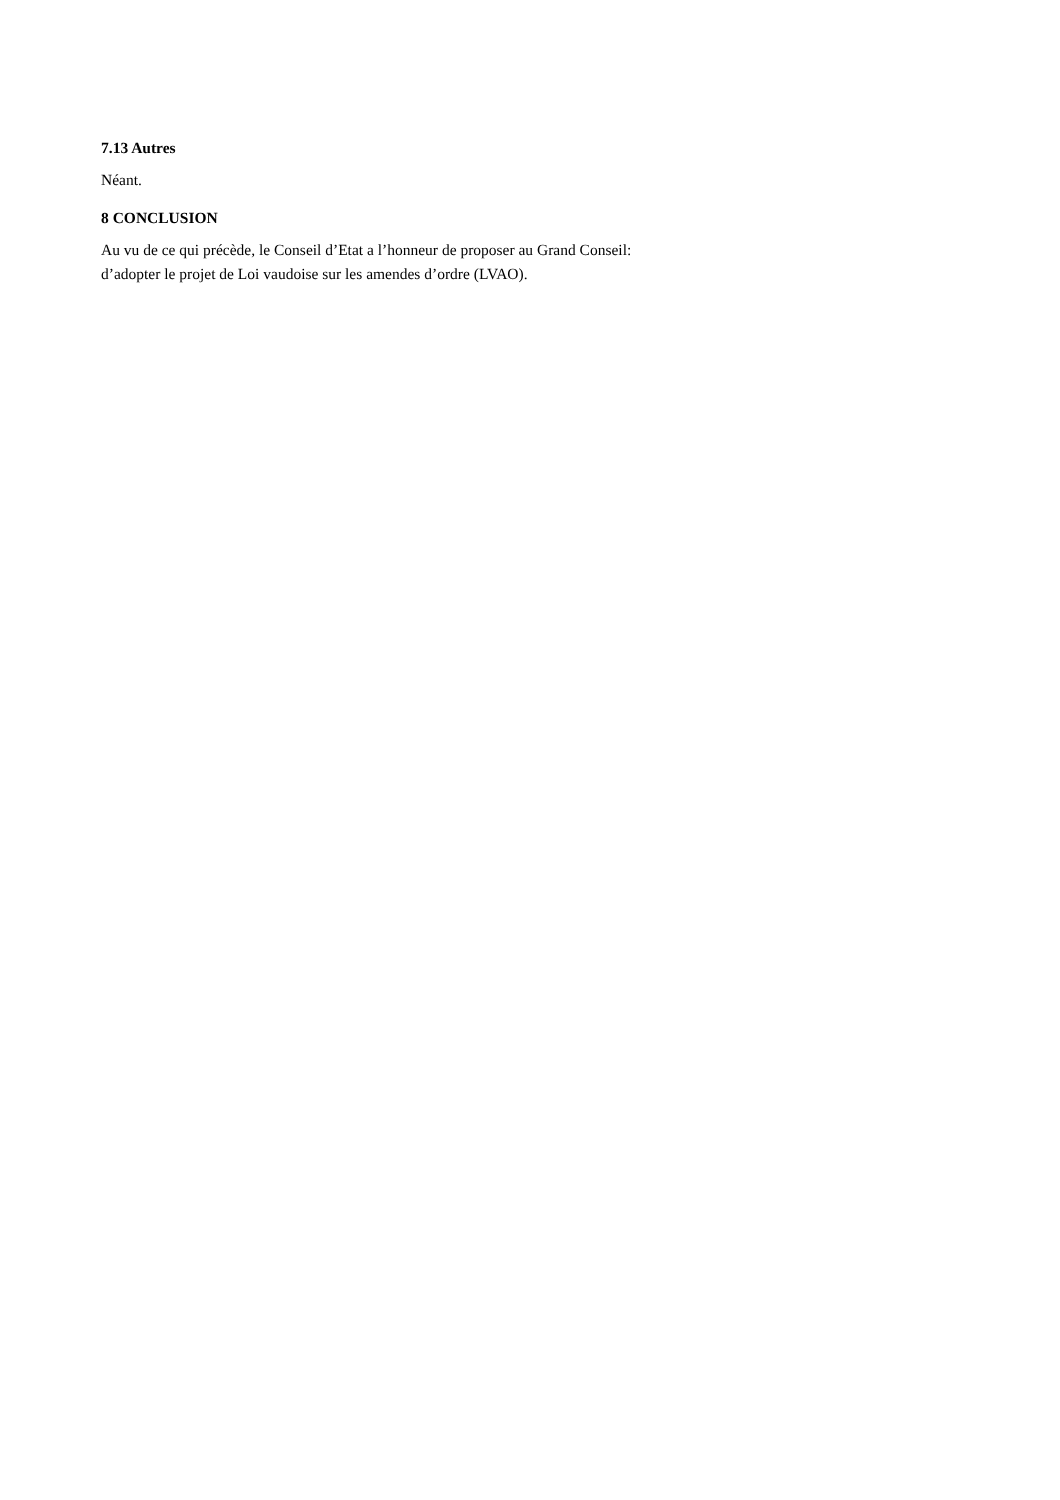7.13 Autres
Néant.
8 CONCLUSION
Au vu de ce qui précède, le Conseil d’Etat a l’honneur de proposer au Grand Conseil:
d’adopter le projet de Loi vaudoise sur les amendes d’ordre (LVAO).